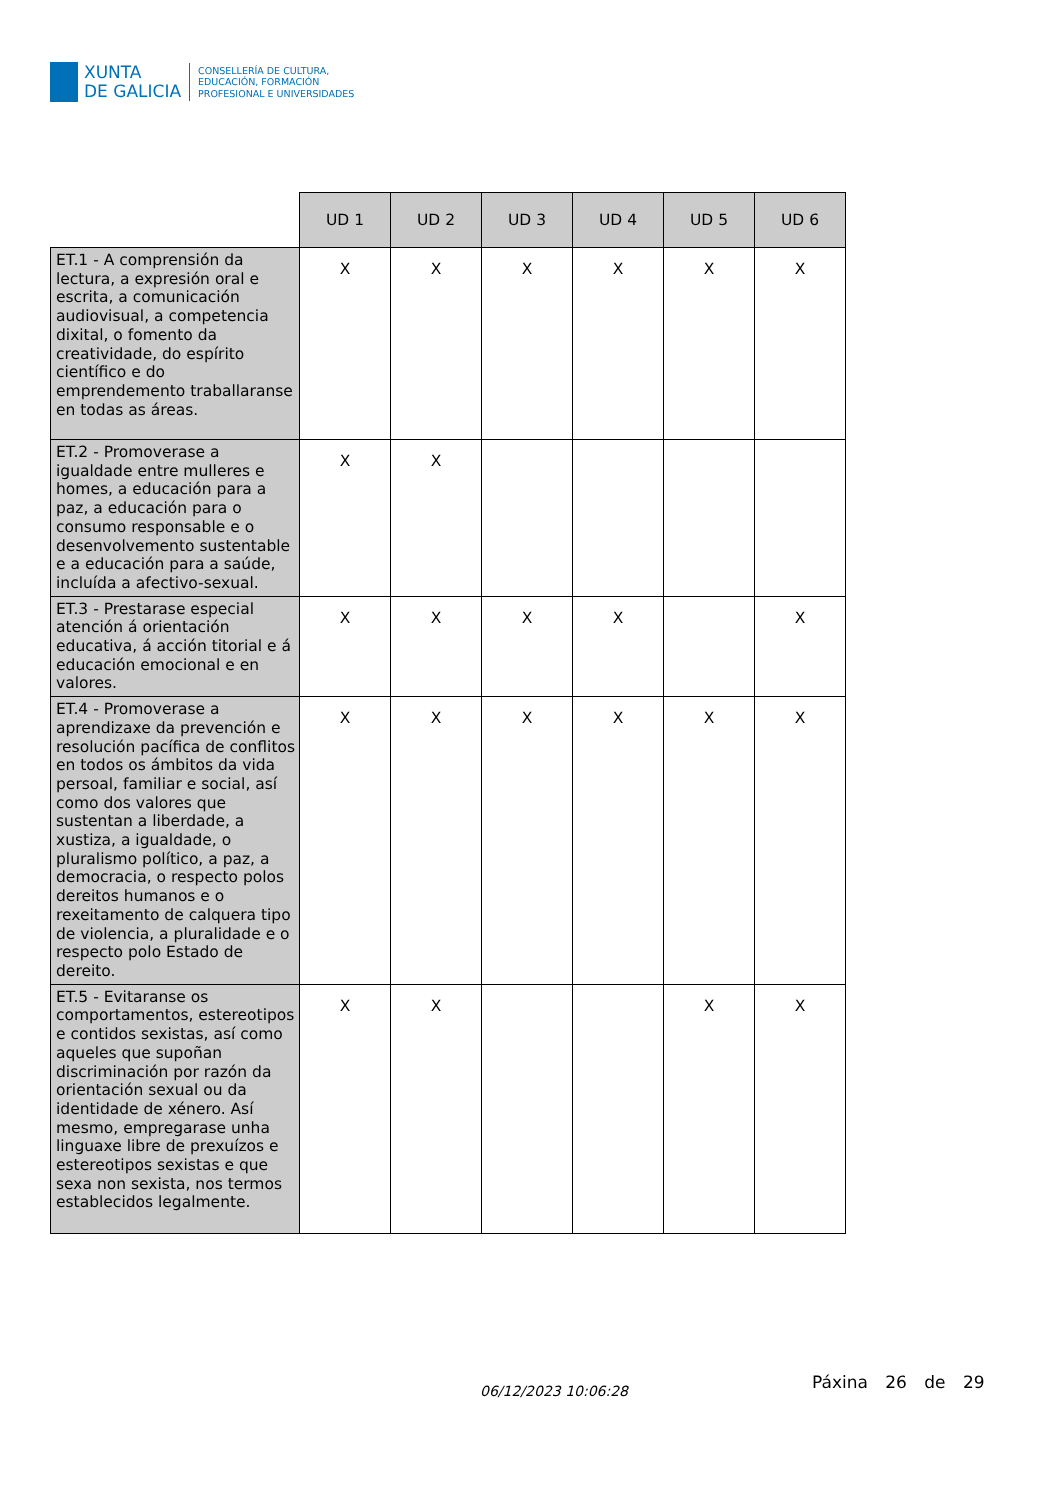XUNTA
DE GALICIA
CONSELLERÍA DE CULTURA,
EDUCACIÓN, FORMACIÓN
PROFESIONAL E UNIVERSIDADES
| | UD 1 | UD 2 | UD 3 | UD 4 | UD 5 | UD 6 |
| --- | --- | --- | --- | --- | --- | --- |
| ET.1 - A comprensión da lectura, a expresión oral e escrita, a comunicación audiovisual, a competencia dixital, o fomento da creatividade, do espírito científico e do emprendemento traballaranse en todas as áreas. | X | X | X | X | X | X |
| ET.2 - Promoverase a igualdade entre mulleres e homes, a educación para a paz, a educación para o consumo responsable e o desenvolvemento sustentable e a educación para a saúde, incluída a afectivo-sexual. | X | X | | | | |
| ET.3 - Prestarase especial atención á orientación educativa, á acción titorial e á educación emocional e en valores. | X | X | X | X | | X |
| ET.4 - Promoverase a aprendizaxe da prevención e resolución pacífica de conflitos en todos os ámbitos da vida persoal, familiar e social, así como dos valores que sustentan a liberdade, a xustiza, a igualdade, o pluralismo político, a paz, a democracia, o respecto polos dereitos humanos e o rexeitamento de calquera tipo de violencia, a pluralidade e o respecto polo Estado de dereito. | X | X | X | X | X | X |
| ET.5 - Evitaranse os comportamentos, estereotipos e contidos sexistas, así como aqueles que supoñan discriminación por razón da orientación sexual ou da identidade de xénero. Así mesmo, empregarase unha linguaxe libre de prexuízos e estereotipos sexistas e que sexa non sexista, nos termos establecidos legalmente. | X | X | | | X | X |
06/12/2023 10:06:28 Páxina 26 de 29